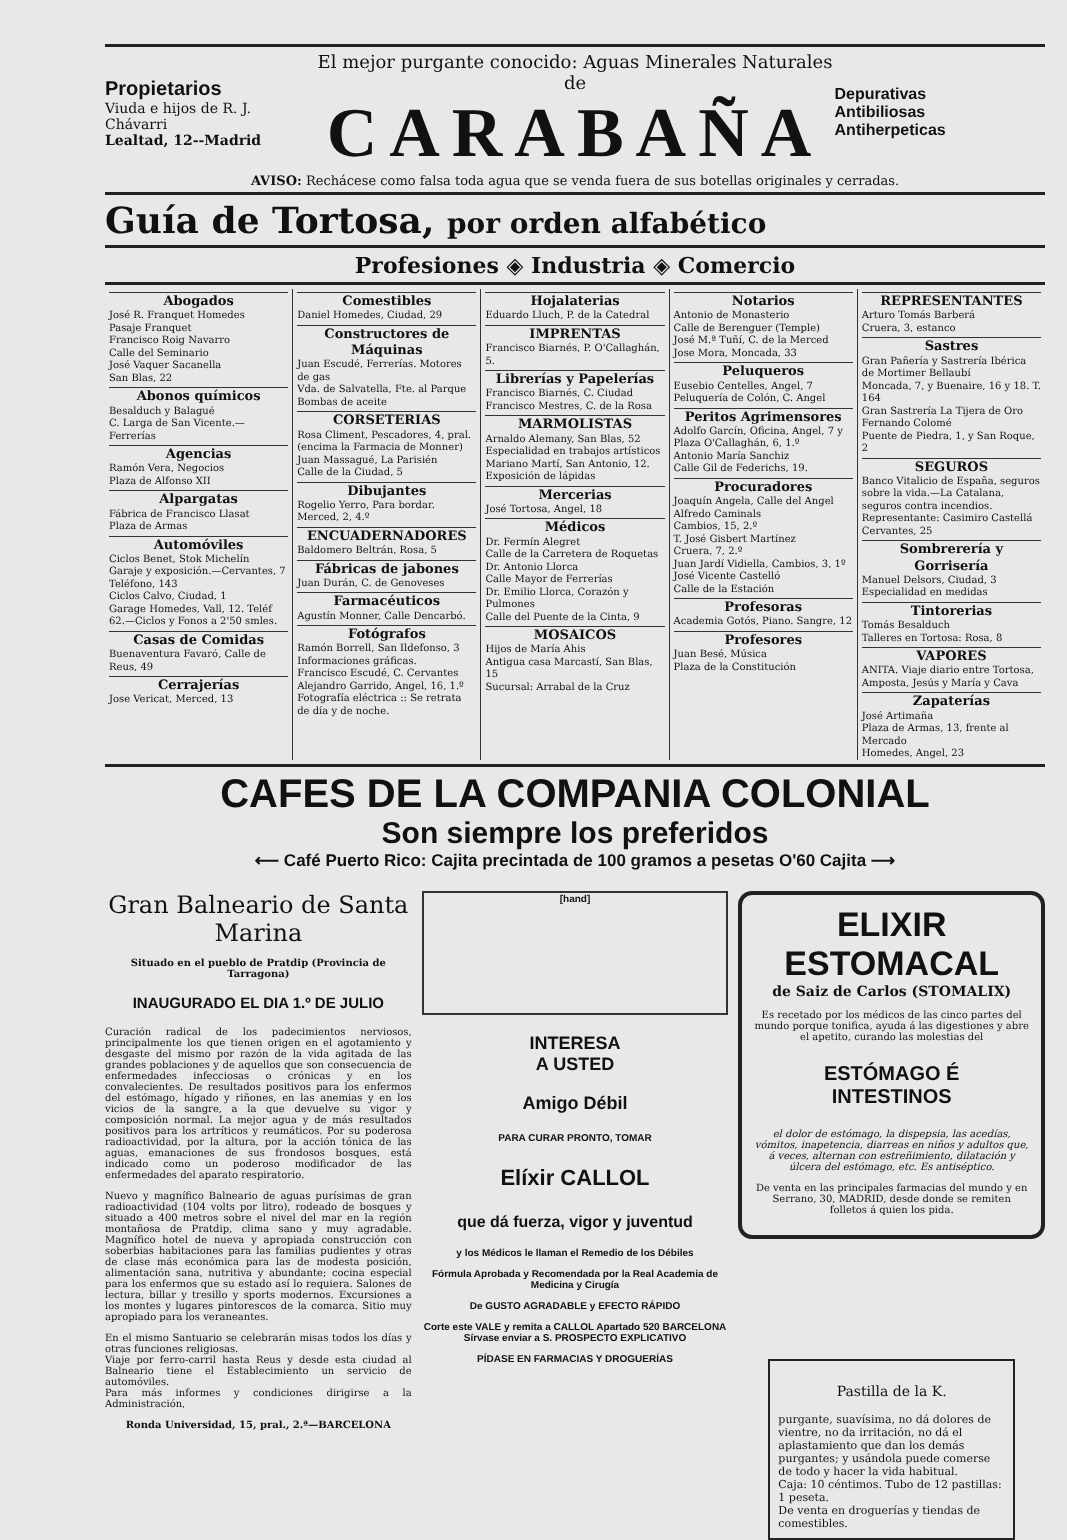Propietarios
Viuda e hijos de R. J. Chávarri
Lealtad, 12--Madrid
El mejor purgante conocido: Aguas Minerales Naturales de
CARABAÑA
Depurativas
Antibiliosas
Antiherpeticas
AVISO: Rechácese como falsa toda agua que se venda fuera de sus botellas originales y cerradas.
Guía de Tortosa, por orden alfabético
Profesiones ◈ Industria ◈ Comercio
Abogados
José R. Franquet Homedes
Pasaje Franquet
Francisco Roig Navarro
Calle del Seminario
José Vaquer Sacanella
San Blas, 22
Abonos químicos
Besalduch y Balagué
C. Larga de San Vicente.—Ferrerías
Agencias
Ramón Vera, Negocios
Plaza de Alfonso XII
Alpargatas
Fábrica de Francisco Llasat
Plaza de Armas
Automóviles
Ciclos Benet, Stok Michelín
Garaje y exposición.—Cervantes, 7 Teléfono, 143
Ciclos Calvo, Ciudad, 1
Garage Homedes, Vall, 12. Teléf 62.—Ciclos y Fonos a 2'50 smles.
Casas de Comidas
Buenaventura Favaró, Calle de Reus, 49
Cerrajerías
Jose Vericat, Merced, 13
Comestibles
Daniel Homedes, Ciudad, 29
Constructores de Máquinas
Juan Escudé, Ferrerías. Motores de gas
Vda. de Salvatella, Fte. al Parque
Bombas de aceite
CORSETERIAS
Rosa Climent, Pescadores, 4, pral.
(encima la Farmacia de Monner)
Juan Massagué, La Parisién
Calle de la Ciudad, 5
Dibujantes
Rogelio Yerro, Para bordar. Merced, 2, 4.º
ENCUADERNADORES
Baldomero Beltrán, Rosa, 5
Fábricas de jabones
Juan Durán, C. de Genoveses
Farmacéuticos
Agustín Monner, Calle Dencarbó.
Fotógrafos
Ramón Borrell, San Ildefonso, 3
Informaciones gráficas.
Francisco Escudé, C. Cervantes
Alejandro Garrido, Angel, 16, 1.º
Fotografía eléctrica :: Se retrata de día y de noche.
Hojalaterias
Eduardo Lluch, P. de la Catedral
IMPRENTAS
Francisco Biarnés, P. O'Callaghán, 5.
Librerías y Papelerías
Francisco Biarnés, C. Ciudad
Francisco Mestres, C. de la Rosa
MARMOLISTAS
Arnaldo Alemany, San Blas, 52
Especialidad en trabajos artísticos
Mariano Martí, San Antonio, 12.
Exposición de lápidas
Mercerias
José Tortosa, Angel, 18
Médicos
Dr. Fermín Alegret
Calle de la Carretera de Roquetas
Dr. Antonio Llorca
Calle Mayor de Ferrerías
Dr. Emilio Llorca, Corazón y Pulmones
Calle del Puente de la Cinta, 9
MOSAICOS
Hijos de María Ahis
Antigua casa Marcastí, San Blas, 15
Sucursal: Arrabal de la Cruz
Notarios
Antonio de Monasterio
Calle de Berenguer (Temple)
José M.ª Tuñí, C. de la Merced
Jose Mora, Moncada, 33
Peluqueros
Eusebio Centelles, Angel, 7
Peluquería de Colón, C. Angel
Peritos Agrimensores
Adolfo Garcín, Oficina, Angel, 7 y Plaza O'Callaghán, 6, 1.º
Antonio María Sanchiz
Calle Gil de Federichs, 19.
Procuradores
Joaquín Angela, Calle del Angel
Alfredo Caminals
Cambios, 15, 2.º
T. José Gisbert Martínez
Cruera, 7, 2.º
Juan Jardí Vidiella, Cambios, 3, 1º
José Vicente Castelló
Calle de la Estación
Profesoras
Academia Gotós, Piano. Sangre, 12
Profesores
Juan Besé, Música
Plaza de la Constitución
REPRESENTANTES
Arturo Tomás Barberá
Cruera, 3, estanco
Sastres
Gran Pañería y Sastrería Ibérica de Mortimer Bellaubí
Moncada, 7, y Buenaire, 16 y 18. T. 164
Gran Sastrería La Tijera de Oro
Fernando Colomé
Puente de Piedra, 1, y San Roque, 2
SEGUROS
Banco Vitalicio de España, seguros sobre la vida.—La Catalana, seguros contra incendios.
Representante: Casimiro Castellá
Cervantes, 25
Sombrerería y Gorrisería
Manuel Delsors, Ciudad, 3
Especialidad en medidas
Tintorerias
Tomás Besalduch
Talleres en Tortosa: Rosa, 8
VAPORES
ANITA. Viaje diario entre Tortosa, Amposta, Jesús y María y Cava
Zapaterías
José Artimaña
Plaza de Armas, 13, frente al Mercado
Homedes, Angel, 23
CAFES DE LA COMPANIA COLONIAL
Son siempre los preferidos
⟵ Café Puerto Rico: Cajita precintada de 100 gramos a pesetas O'60 Cajita ⟶
Gran Balneario de Santa Marina
Situado en el pueblo de Pratdip (Provincia de Tarragona)
INAUGURADO EL DIA 1.º DE JULIO
Curación radical de los padecimientos nerviosos, principalmente los que tienen origen en el agotamiento y desgaste del mismo por razón de la vida agitada de las grandes poblaciones y de aquellos que son consecuencia de enfermedades infecciosas o crónicas y en los convalecientes. De resultados positivos para los enfermos del estómago, hígado y riñones, en las anemias y en los vicios de la sangre, a la que devuelve su vigor y composición normal. La mejor agua y de más resultados positivos para los artríticos y reumáticos. Por su poderosa radioactividad, por la altura, por la acción tónica de las aguas, emanaciones de sus frondosos bosques, está indicado como un poderoso modificador de las enfermedades del aparato respiratorio.
Nuevo y magnífico Balneario de aguas purísimas de gran radioactividad (104 volts por litro), rodeado de bosques y situado a 400 metros sobre el nivel del mar en la región montañosa de Pratdip, clima sano y muy agradable. Magnífico hotel de nueva y apropiada construcción con soberbias habitaciones para las familias pudientes y otras de clase más económica para las de modesta posición, alimentación sana, nutritiva y abundante; cocina especial para los enfermos que su estado así lo requiera. Salones de lectura, billar y tresillo y sports modernos. Excursiones a los montes y lugares pintorescos de la comarca. Sitio muy apropiado para los veraneantes.
En el mismo Santuario se celebrarán misas todos los días y otras funciones religiosas.
Viaje por ferro-carril hasta Reus y desde esta ciudad al Balneario tiene el Establecimiento un servicio de automóviles.
Para más informes y condiciones dirigirse a la Administración,
Ronda Universidad, 15, pral., 2.ª—BARCELONA
[hand]
INTERESA
A USTED
Amigo Débil
PARA CURAR PRONTO, TOMAR
Elíxir CALLOL
que dá fuerza, vigor y juventud
y los Médicos le llaman el Remedio de los Débiles
Fórmula Aprobada y Recomendada por la Real Academia de Medicina y Cirugía
De GUSTO AGRADABLE y EFECTO RÁPIDO
Corte este VALE y remita a CALLOL Apartado 520 BARCELONA Sírvase enviar a S. PROSPECTO EXPLICATIVO
PÍDASE EN FARMACIAS Y DROGUERÍAS
ELIXIR ESTOMACAL
de Saiz de Carlos (STOMALIX)
Es recetado por los médicos de las cinco partes del mundo porque tonifica, ayuda á las digestiones y abre el apetito, curando las molestias del
ESTÓMAGO É
INTESTINOS
el dolor de estómago, la dispepsia, las acedías, vómitos, inapetencia, diarreas en niños y adultos que, á veces, alternan con estreñimiento, dilatación y úlcera del estómago, etc. Es antiséptico.
De venta en las principales farmacias del mundo y en Serrano, 30, MADRID, desde donde se remiten folletos á quien los pida.
Pastilla de la K.
purgante, suavísima, no dá dolores de vientre, no da irritación, no dá el aplastamiento que dan los demás purgantes; y usándola puede comerse de todo y hacer la vida habitual.
Caja: 10 céntimos. Tubo de 12 pastillas: 1 peseta.
De venta en droguerías y tiendas de comestibles.